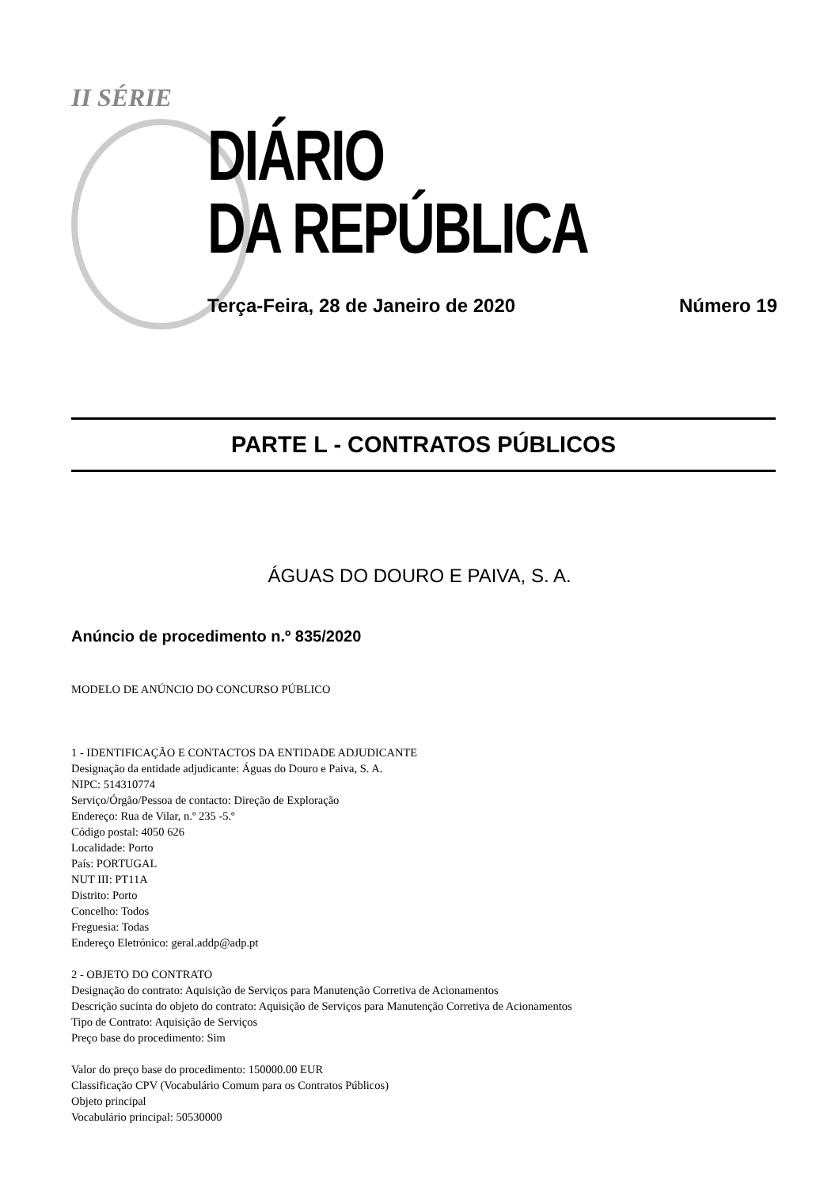II SÉRIE
DIÁRIO
DA REPÚBLICA
Terça-Feira, 28 de Janeiro de 2020 Número 19
PARTE L - CONTRATOS PÚBLICOS
ÁGUAS DO DOURO E PAIVA, S. A.
Anúncio de procedimento n.º 835/2020
MODELO DE ANÚNCIO DO CONCURSO PÚBLICO
1 - IDENTIFICAÇÃO E CONTACTOS DA ENTIDADE ADJUDICANTE
Designação da entidade adjudicante: Águas do Douro e Paiva, S. A.
NIPC: 514310774
Serviço/Órgão/Pessoa de contacto: Direção de Exploração
Endereço: Rua de Vilar, n.º 235 -5.º
Código postal: 4050 626
Localidade: Porto
País: PORTUGAL
NUT III: PT11A
Distrito: Porto
Concelho: Todos
Freguesia: Todas
Endereço Eletrónico: geral.addp@adp.pt
2 - OBJETO DO CONTRATO
Designação do contrato: Aquisição de Serviços para Manutenção Corretiva de Acionamentos
Descrição sucinta do objeto do contrato: Aquisição de Serviços para Manutenção Corretiva de Acionamentos
Tipo de Contrato: Aquisição de Serviços
Preço base do procedimento: Sim
Valor do preço base do procedimento: 150000.00 EUR
Classificação CPV (Vocabulário Comum para os Contratos Públicos)
Objeto principal
Vocabulário principal: 50530000